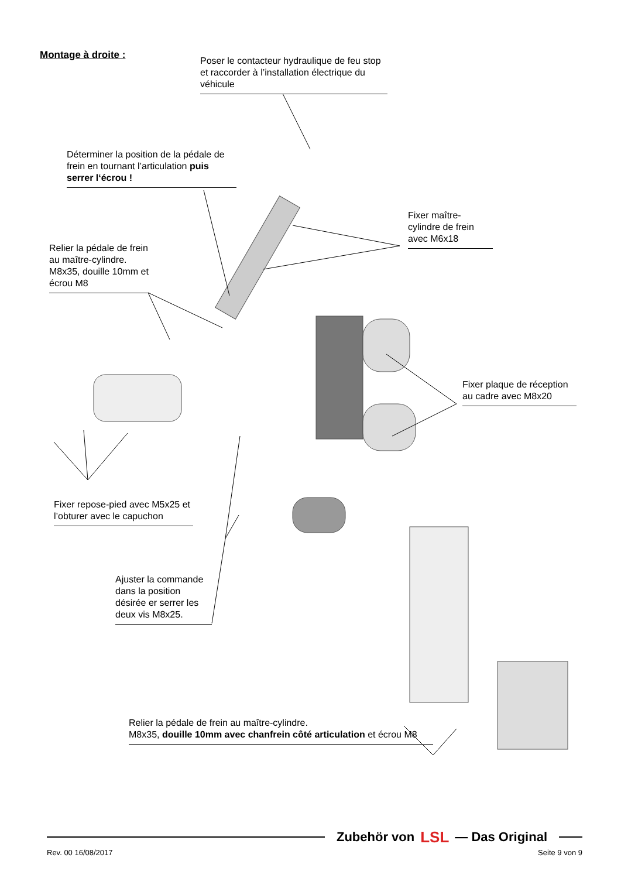Montage à droite :
Poser le contacteur hydraulique de feu stop et raccorder à l’installation électrique du véhicule
Déterminer la position de la pédale de frein en tournant l’articulation puis serrer l‘écrou !
Fixer maître-cylindre de frein avec M6x18
Relier la pédale de frein au maître-cylindre. M8x35, douille 10mm et écrou M8
Fixer plaque de réception au cadre avec M8x20
Fixer repose-pied avec M5x25 et l’obturer avec le capuchon
Ajuster la commande dans la position désirée er serrer les deux vis M8x25.
Relier la pédale de frein au maître-cylindre.
M8x35, douille 10mm avec chanfrein côté articulation et écrou M8
Zubehör von LSL — Das Original
Rev. 00 16/08/2017 Seite 9 von 9